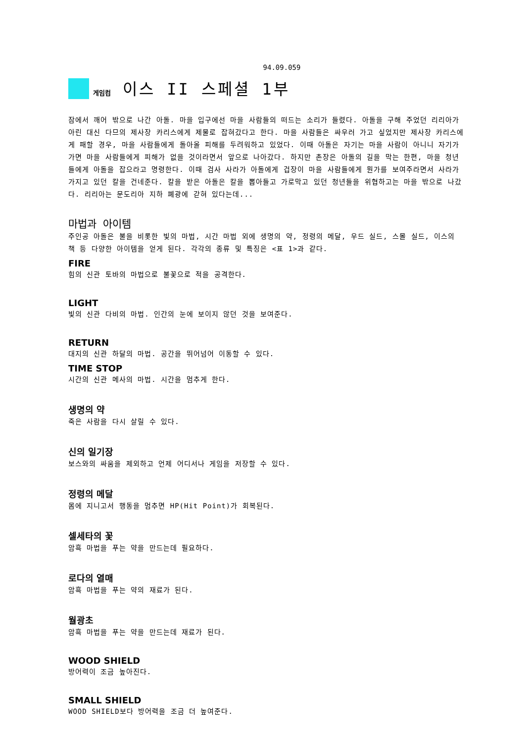94.09.059
게임컴 이스 II 스페셜 1부
잠에서 깨어 밖으로 나간 아돌. 마을 입구에선 마을 사람들의 떠드는 소리가 들렸다. 아돌을 구해 주었던 리리아가 아린 대신 다므의 제사장 카리스에게 제물로 잡혀갔다고 한다. 마을 사람들은 싸우러 가고 싶었지만 제사장 카리스에게 패할 경우, 마을 사람들에게 돌아올 피해를 두려워하고 있었다. 이때 아돌은 자기는 마을 사람이 아니니 자기가 가면 마을 사람들에게 피해가 없을 것이라면서 앞으로 나아갔다. 하지만 촌장은 아돌의 길을 막는 한편, 마을 청년들에게 아돌을 잡으라고 명령한다. 이때 검사 사라가 아돌에게 겁장이 마을 사람들에게 뭔가를 보여주라면서 사라가 가지고 있던 칼을 건네준다. 칼을 받은 아돌은 칼을 뽑아들고 가로막고 있던 청년들을 위협하고는 마을 밖으로 나갔다. 리리아는 문도리아 지하 폐광에 갇혀 있다는데...
마법과 아이템
주인공 아돌은 불을 비롯한 빛의 마법, 시간 마법 외에 생명의 약, 정령의 메달, 우드 실드, 스몰 실드, 이스의 책 등 다양한 아이템을 얻게 된다. 각각의 종류 및 특징은 <표 1>과 같다.
FIRE
힘의 신관 토바의 마법으로 불꽃으로 적을 공격한다.
LIGHT
빛의 신관 다비의 마법. 인간의 눈에 보이지 않던 것을 보여준다.
RETURN
대지의 신관 하달의 마법. 공간을 뛰어넘어 이동할 수 있다.
TIME STOP
시간의 신관 메사의 마법. 시간을 멈추게 한다.
생명의 약
죽은 사람을 다시 살릴 수 있다.
신의 일기장
보스와의 싸움을 제외하고 언제 어디서나 게임을 저장할 수 있다.
정령의 메달
몸에 지니고서 행동을 멈추면 HP(Hit Point)가 회복된다.
셀세타의 꽃
암흑 마법을 푸는 약을 만드는데 필요하다.
로다의 열매
암흑 마법을 푸는 약의 재료가 된다.
월광초
암흑 마법을 푸는 약을 만드는데 재료가 된다.
WOOD SHIELD
방어력이 조금 높아진다.
SMALL SHIELD
WOOD SHIELD보다 방어력을 조금 더 높여준다.